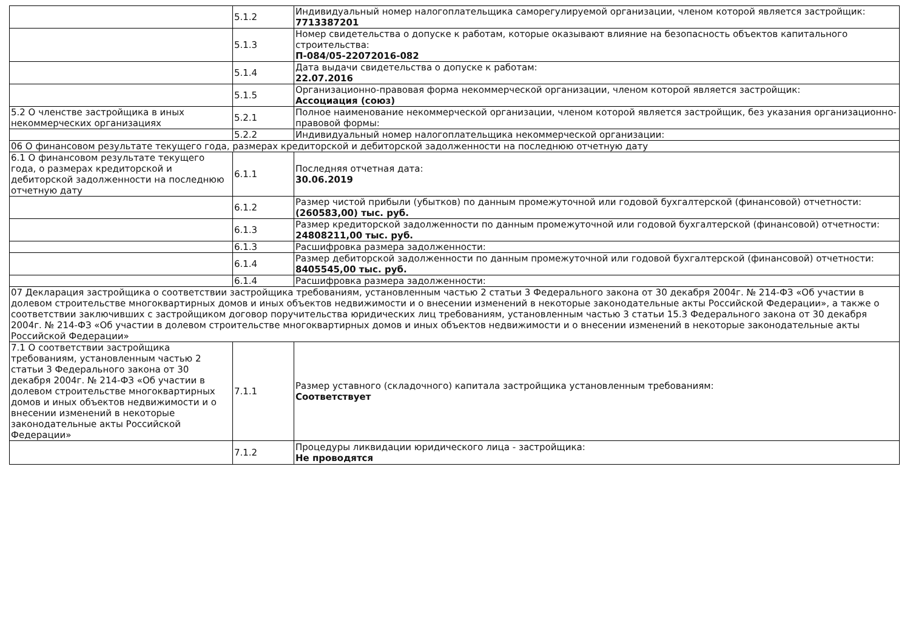| | 5.1.2 | Индивидуальный номер налогоплательщика саморегулируемой организации, членом которой является застройщик: 7713387201 |
| | 5.1.3 | Номер свидетельства о допуске к работам, которые оказывают влияние на безопасность объектов капитального строительства: П-084/05-22072016-082 |
| | 5.1.4 | Дата выдачи свидетельства о допуске к работам: 22.07.2016 |
| | 5.1.5 | Организационно-правовая форма некоммерческой организации, членом которой является застройщик: Ассоциация (союз) |
| 5.2 О членстве застройщика в иных некоммерческих организациях | 5.2.1 | Полное наименование некоммерческой организации, членом которой является застройщик, без указания организационно-правовой формы: |
| | 5.2.2 | Индивидуальный номер налогоплательщика некоммерческой организации: |
| 06 О финансовом результате текущего года, размерах кредиторской и дебиторской задолженности на последнюю отчетную дату | | |
| 6.1 О финансовом результате текущего года, о размерах кредиторской и дебиторской задолженности на последнюю отчетную дату | 6.1.1 | Последняя отчетная дата: 30.06.2019 |
| | 6.1.2 | Размер чистой прибыли (убытков) по данным промежуточной или годовой бухгалтерской (финансовой) отчетности: (260583,00) тыс. руб. |
| | 6.1.3 | Размер кредиторской задолженности по данным промежуточной или годовой бухгалтерской (финансовой) отчетности: 24808211,00 тыс. руб. |
| | 6.1.3 | Расшифровка размера задолженности: |
| | 6.1.4 | Размер дебиторской задолженности по данным промежуточной или годовой бухгалтерской (финансовой) отчетности: 8405545,00 тыс. руб. |
| | 6.1.4 | Расшифровка размера задолженности: |
| 07 Декларация застройщика о соответствии застройщика требованиям, установленным частью 2 статьи 3 Федерального закона от 30 декабря 2004г. № 214-ФЗ «Об участии в долевом строительстве многоквартирных домов и иных объектов недвижимости и о внесении изменений в некоторые законодательные акты Российской Федерации», а также о соответствии заключивших с застройщиком договор поручительства юридических лиц требованиям, установленным частью 3 статьи 15.3 Федерального закона от 30 декабря 2004г. № 214-ФЗ «Об участии в долевом строительстве многоквартирных домов и иных объектов недвижимости и о внесении изменений в некоторые законодательные акты Российской Федерации» | | |
| 7.1 О соответствии застройщика требованиям, установленным частью 2 статьи 3 Федерального закона от 30 декабря 2004г. № 214-ФЗ «Об участии в долевом строительстве многоквартирных домов и иных объектов недвижимости и о внесении изменений в некоторые законодательные акты Российской Федерации» | 7.1.1 | Размер уставного (складочного) капитала застройщика установленным требованиям: Соответствует |
| | 7.1.2 | Процедуры ликвидации юридического лица - застройщика: Не проводятся |